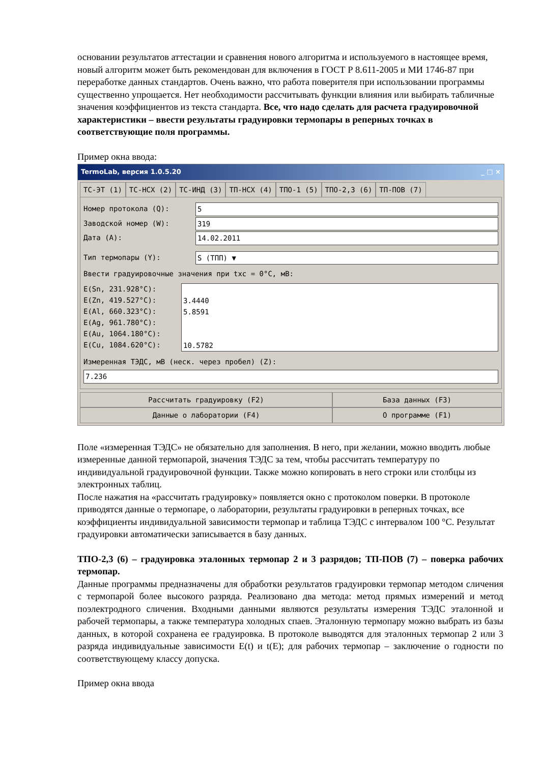основании результатов аттестации и сравнения нового алгоритма и используемого в настоящее время, новый алгоритм может быть рекомендован для включения в ГОСТ Р 8.611-2005 и МИ 1746-87 при переработке данных стандартов. Очень важно, что работа поверителя при использовании программы существенно упрощается. Нет необходимости рассчитывать функции влияния или выбирать табличные значения коэффициентов из текста стандарта. Все, что надо сделать для расчета градуировочной характеристики – ввести результаты градуировки термопары в реперных точках в соответствующие поля программы.
Пример окна ввода:
TermoLab, версия 1.0.5.20 _ □ ×
ТС-ЭТ (1) ТС-НСХ (2) ТС-ИНД (3) ТП-НСХ (4) ТПО-1 (5) ТПО-2,3 (6) ТП-ПОВ (7)
Номер протокола (Q): 5
Заводской номер (W): 319
Дата (A): 14.02.2011
Тип термопары (Y): S (ТПП) ▼
Ввести градуировочные значения при txc = 0°C, мВ:
E(Sn, 231.928°C):
E(Zn, 419.527°C):
E(Al, 660.323°C):
E(Ag, 961.780°C):
E(Au, 1064.180°C):
E(Cu, 1084.620°C):
3.4440
5.8591
10.5782
Измеренная ТЭДС, мВ (неск. через пробел) (Z):
7.236
Рассчитать градуировку (F2)
База данных (F3)
Данные о лаборатории (F4)
О программе (F1)
Поле «измеренная ТЭДС» не обязательно для заполнения. В него, при желании, можно вводить любые измеренные данной термопарой, значения ТЭДС за тем, чтобы рассчитать температуру по индивидуальной градуировочной функции. Также можно копировать в него строки или столбцы из электронных таблиц.
После нажатия на «рассчитать градуировку» появляется окно с протоколом поверки. В протоколе приводятся данные о термопаре, о лаборатории, результаты градуировки в реперных точках, все коэффициенты индивидуальной зависимости термопар и таблица ТЭДС с интервалом 100 °С. Результат градуировки автоматически записывается в базу данных.
ТПО-2,3 (6) – градуировка эталонных термопар 2 и 3 разрядов; ТП-ПОВ (7) – поверка рабочих термопар.
Данные программы предназначены для обработки результатов градуировки термопар методом сличения с термопарой более высокого разряда. Реализовано два метода: метод прямых измерений и метод поэлектродного сличения. Входными данными являются результаты измерения ТЭДС эталонной и рабочей термопары, а также температура холодных спаев. Эталонную термопару можно выбрать из базы данных, в которой сохранена ее градуировка. В протоколе выводятся для эталонных термопар 2 или 3 разряда индивидуальные зависимости E(t) и t(E); для рабочих термопар – заключение о годности по соответствующему классу допуска.
Пример окна ввода